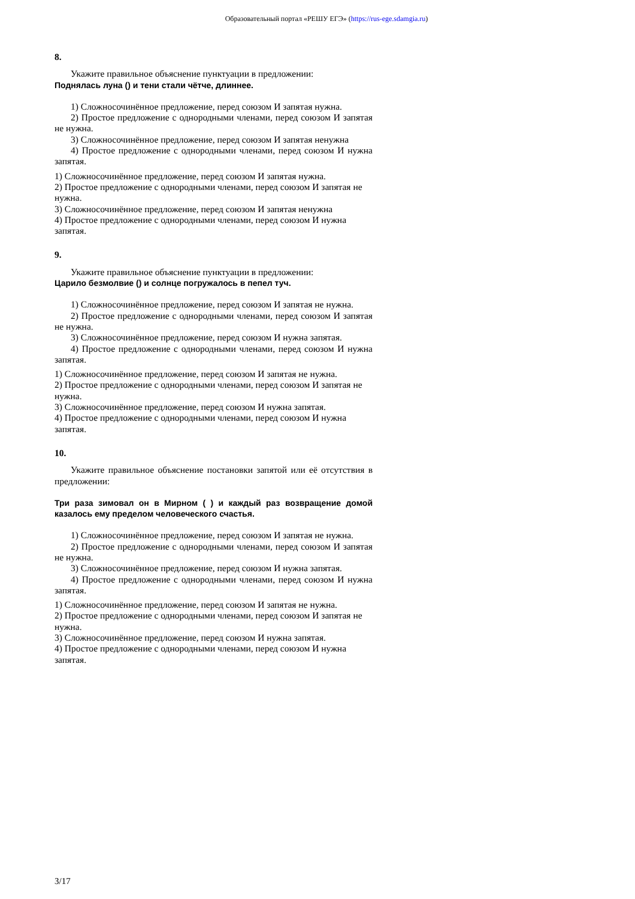Образовательный портал «РЕШУ ЕГЭ» (https://rus-ege.sdamgia.ru)
8.
Укажите правильное объяснение пунктуации в предложении:
Поднялась луна () и тени стали чётче, длиннее.
1) Сложносочинённое предложение, перед союзом И запятая нужна.
2) Простое предложение с однородными членами, перед союзом И запятая не нужна.
3) Сложносочинённое предложение, перед союзом И запятая ненужна
4) Простое предложение с однородными членами, перед союзом И нужна запятая.
1) Сложносочинённое предложение, перед союзом И запятая нужна.
2) Простое предложение с однородными членами, перед союзом И запятая не нужна.
3) Сложносочинённое предложение, перед союзом И запятая ненужна
4) Простое предложение с однородными членами, перед союзом И нужна запятая.
9.
Укажите правильное объяснение пунктуации в предложении:
Царило безмолвие () и солнце погружалось в пепел туч.
1) Сложносочинённое предложение, перед союзом И запятая не нужна.
2) Простое предложение с однородными членами, перед союзом И запятая не нужна.
3) Сложносочинённое предложение, перед союзом И нужна запятая.
4) Простое предложение с однородными членами, перед союзом И нужна запятая.
1) Сложносочинённое предложение, перед союзом И запятая не нужна.
2) Простое предложение с однородными членами, перед союзом И запятая не нужна.
3) Сложносочинённое предложение, перед союзом И нужна запятая.
4) Простое предложение с однородными членами, перед союзом И нужна запятая.
10.
Укажите правильное объяснение постановки запятой или её отсутствия в предложении:
Три раза зимовал он в Мирном ( ) и каждый раз возвращение домой казалось ему пределом человеческого счастья.
1) Сложносочинённое предложение, перед союзом И запятая не нужна.
2) Простое предложение с однородными членами, перед союзом И запятая не нужна.
3) Сложносочинённое предложение, перед союзом И нужна запятая.
4) Простое предложение с однородными членами, перед союзом И нужна запятая.
1) Сложносочинённое предложение, перед союзом И запятая не нужна.
2) Простое предложение с однородными членами, перед союзом И запятая не нужна.
3) Сложносочинённое предложение, перед союзом И нужна запятая.
4) Простое предложение с однородными членами, перед союзом И нужна запятая.
3/17